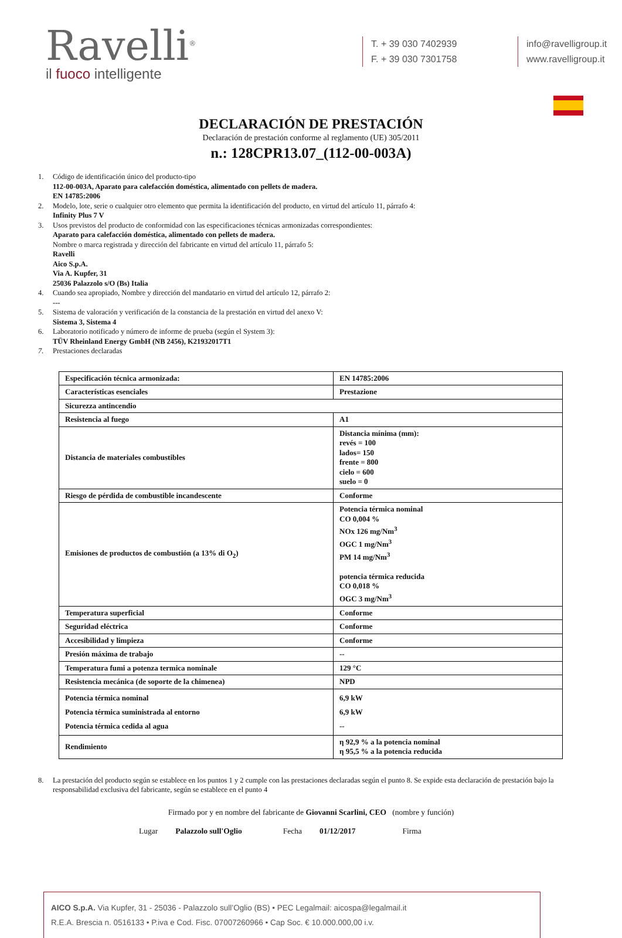Ravelli<sup>®</sup>
il fuoco intelligente
T. + 39 030 7402939
F. + 39 030 7301758
info@ravelligroup.it
www.ravelligroup.it
DECLARACIÓN DE PRESTACIÓN
Declaración de prestación conforme al reglamento (UE) 305/2011
n.: 128CPR13.07_(112-00-003A)
1. Código de identificación único del producto-tipo
112-00-003A, Aparato para calefacción doméstica, alimentado con pellets de madera.
EN 14785:2006
2. Modelo, lote, serie o cualquier otro elemento que permita la identificación del producto, en virtud del artículo 11, párrafo 4:
Infinity Plus 7 V
3. Usos previstos del producto de conformidad con las especificaciones técnicas armonizadas correspondientes:
Aparato para calefacción doméstica, alimentado con pellets de madera.
Nombre o marca registrada y dirección del fabricante en virtud del artículo 11, párrafo 5:
Ravelli
Aico S.p.A.
Via A. Kupfer, 31
25036 Palazzolo s/O (Bs) Italia
4. Cuando sea apropiado, Nombre y dirección del mandatario en virtud del artículo 12, párrafo 2:
---
5. Sistema de valoración y verificación de la constancia de la prestación en virtud del anexo V:
Sistema 3, Sistema 4
6. Laboratorio notificado y número de informe de prueba (según el System 3):
TÜV Rheinland Energy GmbH (NB 2456), K21932017T1
7. Prestaciones declaradas
| Especificación técnica armonizada: | EN 14785:2006 |
| Características esenciales | Prestazione |
| Sicurezza antincendio | |
| Resistencia al fuego | A1 |
| Distancia de materiales combustibles | Distancia mínima (mm): revés = 100 lados= 150 frente = 800 cielo = 600 suelo = 0 |
| Riesgo de pérdida de combustible incandescente | Conforme |
| Emisiones de productos de combustión (a 13% di O<sub>2</sub>) | Potencia térmica nominal CO 0,004 % NOx 126 mg/Nm<sup>3</sup> OGC 1 mg/Nm<sup>3</sup> PM 14 mg/Nm<sup>3</sup> potencia térmica reducida CO 0,018 % OGC 3 mg/Nm<sup>3</sup> |
| Temperatura superficial | Conforme |
| Seguridad eléctrica | Conforme |
| Accesibilidad y limpieza | Conforme |
| Presión máxima de trabajo | -- |
| Temperatura fumi a potenza termica nominale | 129 °C |
| Resistencia mecánica (de soporte de la chimenea) | NPD |
| Potencia térmica nominal Potencia térmica suministrada al entorno Potencia térmica cedida al agua | 6,9 kW 6,9 kW -- |
| Rendimiento | η 92,9 % a la potencia nominal η 95,5 % a la potencia reducida |
8. La prestación del producto según se establece en los puntos 1 y 2 cumple con las prestaciones declaradas según el punto 8. Se expide esta declaración de prestación bajo la responsabilidad exclusiva del fabricante, según se establece en el punto 4
Firmado por y en nombre del fabricante de Giovanni Scarlini, CEO (nombre y función)
Lugar Palazzolo sull'Oglio Fecha 01/12/2017 Firma
AICO S.p.A. Via Kupfer, 31 - 25036 - Palazzolo sull’Oglio (BS) • PEC Legalmail: aicospa@legalmail.it
R.E.A. Brescia n. 0516133 • P.iva e Cod. Fisc. 07007260966 • Cap Soc. € 10.000.000,00 i.v.